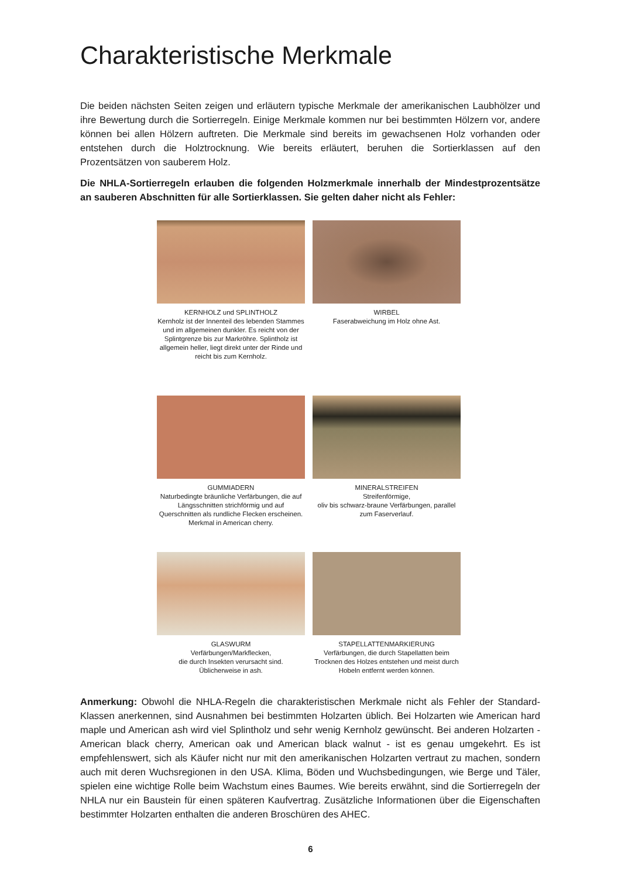Charakteristische Merkmale
Die beiden nächsten Seiten zeigen und erläutern typische Merkmale der amerikanischen Laubhölzer und ihre Bewertung durch die Sortierregeln. Einige Merkmale kommen nur bei bestimmten Hölzern vor, andere können bei allen Hölzern auftreten. Die Merkmale sind bereits im gewachsenen Holz vorhanden oder entstehen durch die Holztrocknung. Wie bereits erläutert, beruhen die Sortierklassen auf den Prozentsätzen von sauberem Holz.
Die NHLA-Sortierregeln erlauben die folgenden Holzmerkmale innerhalb der Mindestprozentsätze an sauberen Abschnitten für alle Sortierklassen. Sie gelten daher nicht als Fehler:
KERNHOLZ und SPLINTHOLZ
Kernholz ist der Innenteil des lebenden Stammes und im allgemeinen dunkler. Es reicht von der Splintgrenze bis zur Markröhre. Splintholz ist allgemein heller, liegt direkt unter der Rinde und reicht bis zum Kernholz.
WIRBEL
Faserabweichung im Holz ohne Ast.
GUMMIADERN
Naturbedingte bräunliche Verfärbungen, die auf Längsschnitten strichförmig und auf Querschnitten als rundliche Flecken erscheinen. Merkmal in American cherry.
MINERALSTREIFEN
Streifenförmige,
oliv bis schwarz-braune Verfärbungen, parallel zum Faserverlauf.
GLASWURM
Verfärbungen/Markflecken,
die durch Insekten verursacht sind. Üblicherweise in ash.
STAPELLATTENMARKIERUNG
Verfärbungen, die durch Stapellatten beim Trocknen des Holzes entstehen und meist durch Hobeln entfernt werden können.
Anmerkung: Obwohl die NHLA-Regeln die charakteristischen Merkmale nicht als Fehler der Standard-Klassen anerkennen, sind Ausnahmen bei bestimmten Holzarten üblich. Bei Holzarten wie American hard maple und American ash wird viel Splintholz und sehr wenig Kernholz gewünscht. Bei anderen Holzarten - American black cherry, American oak und American black walnut - ist es genau umgekehrt. Es ist empfehlenswert, sich als Käufer nicht nur mit den amerikanischen Holzarten vertraut zu machen, sondern auch mit deren Wuchsregionen in den USA. Klima, Böden und Wuchsbedingungen, wie Berge und Täler, spielen eine wichtige Rolle beim Wachstum eines Baumes. Wie bereits erwähnt, sind die Sortierregeln der NHLA nur ein Baustein für einen späteren Kaufvertrag. Zusätzliche Informationen über die Eigenschaften bestimmter Holzarten enthalten die anderen Broschüren des AHEC.
6